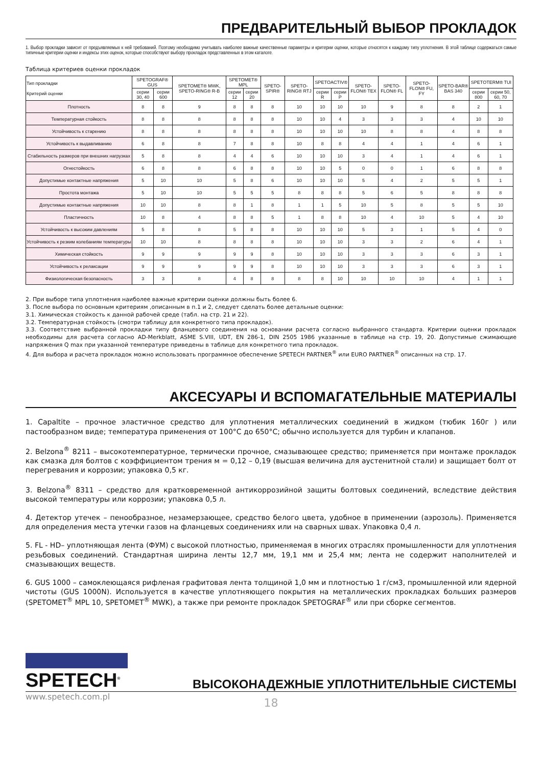ПРЕДВАРИТЕЛЬНЫЙ ВЫБОР ПРОКЛАДОК
1. Выбор прокладки зависит от предъявляемых к ней требований. Поэтому необходимо учитывать наиболее важные качественные параметры и критерии оценки, которые относятся к каждому типу уплотнения. В этой таблице содержаться самые типичные критерии оценки и индексы этих оценок, которые способствуют выбору прокладок представленных в этом каталоге.
Таблица критериев оценки прокладок
| Тип прокладки Критерий оценки | SPETOGRAF® GUS | | SPETOMET® MWK, SPETO-RING® R-B | SPETOMET® MPL | | SPETO-SPIR® | SPETO-RING® RTJ | SPETOACTIV® | | SPETO-FLON® TEX | SPETO-FLON® FL | SPETO-FLON® FU, FY | SPETO-BAR® BAS 340 | SPETOTERM® TUI | |
| --- | --- | --- | --- | --- | --- | --- | --- | --- | --- | --- | --- | --- | --- | --- | --- |
| | серии 30, 40 | серии 600 | | серии 12 | серии 20 | | | серии R | серии P | | | | | серии 800 | серии 50, 60, 70 |
| Плотность | 8 | 8 | 9 | 8 | 8 | 8 | 10 | 10 | 10 | 10 | 9 | 8 | 8 | 2 | 1 |
| Температурная стойкость | 8 | 8 | 8 | 8 | 8 | 8 | 10 | 10 | 4 | 3 | 3 | 3 | 4 | 10 | 10 |
| Устойчивость к старению | 8 | 8 | 8 | 8 | 8 | 8 | 10 | 10 | 10 | 10 | 8 | 8 | 4 | 8 | 8 |
| Устойчивость к выдавливанию | 6 | 8 | 8 | 7 | 8 | 8 | 10 | 8 | 8 | 4 | 4 | 1 | 4 | 6 | 1 |
| Стабильность размеров при внешних нагрузках | 5 | 8 | 8 | 4 | 4 | 6 | 10 | 10 | 10 | 3 | 4 | 1 | 4 | 6 | 1 |
| Огнестойкость | 6 | 8 | 8 | 6 | 8 | 8 | 10 | 10 | 5 | 0 | 0 | 1 | 6 | 8 | 8 |
| Допустимые контактные напряжения | 5 | 10 | 10 | 5 | 8 | 6 | 10 | 10 | 10 | 5 | 4 | 2 | 5 | 5 | 1 |
| Простота монтажа | 5 | 10 | 10 | 5 | 5 | 5 | 8 | 8 | 8 | 5 | 6 | 5 | 8 | 8 | 8 |
| Допустимые контактные напряжения | 10 | 10 | 8 | 8 | 1 | 8 | 1 | 1 | 5 | 10 | 5 | 8 | 5 | 5 | 10 |
| Пластичность | 10 | 8 | 4 | 8 | 8 | 5 | 1 | 8 | 8 | 10 | 4 | 10 | 5 | 4 | 10 |
| Устойчивость к высоким давлениям | 5 | 8 | 8 | 5 | 8 | 8 | 10 | 10 | 10 | 5 | 3 | 1 | 5 | 4 | 0 |
| Устойчивость к резким колебаниям температуры | 10 | 10 | 8 | 8 | 8 | 8 | 10 | 10 | 10 | 3 | 3 | 2 | 6 | 4 | 1 |
| Химическая стойкость | 9 | 9 | 9 | 9 | 9 | 8 | 10 | 10 | 10 | 3 | 3 | 3 | 6 | 3 | 1 |
| Устойчивость к релаксации | 9 | 9 | 9 | 9 | 9 | 8 | 10 | 10 | 10 | 3 | 3 | 3 | 6 | 3 | 1 |
| Физиологическая безопасность | 3 | 3 | 8 | 4 | 8 | 8 | 8 | 8 | 10 | 10 | 10 | 10 | 4 | 1 | 1 |
2. При выборе типа уплотнения наиболее важные критерии оценки должны быть более 6.
3. После выбора по основным критериям ,описанным в п.1 и 2, следует сделать более детальные оценки:
3.1. Химическая стойкость к данной рабочей среде (табл. на стр. 21 и 22).
3.2. Температурная стойкость (смотри таблицу для конкретного типа прокладок).
3.3. Соответствие выбранной прокладки типу фланцевого соединения на основании расчета согласно выбранного стандарта. Критерии оценки прокладок необходимы для расчета согласно AD-Merkblatt, ASME S.VIII, UDT, EN 286-1, DIN 2505 1986 указанные в таблице на стр. 19, 20. Допустимые сжимающие напряжения Q max при указанной температуре приведены в таблице для конкретного типа прокладок.
4. Для выбора и расчета прокладок можно использовать программное обеспечение SPETECH PARTNER<sup>®</sup> или EURO PARTNER<sup>®</sup> описанных на стр. 17.
АКСЕСУАРЫ И ВСПОМАГАТЕЛЬНЫЕ МАТЕРИАЛЫ
1. Capaltite – прочное эластичное средство для уплотнения металлических соединений в жидком (тюбик 160г ) или пастообразном виде; температура применения от 100°C до 650°C; обычно используется для турбин и клапанов.
2. Belzona<sup>®</sup> 8211 – высокотемпературное, термически прочное, смазывающее средство; применяется при монтаже прокладок как смазка для болтов с коэффициентом трения м = 0,12 – 0,19 (высшая величина для аустенитной стали) и защищает болт от перегревания и коррозии; упаковка 0,5 кг.
3. Belzona<sup>®</sup> 8311 – средство для кратковременной антикоррозийной защиты болтовых соединений, вследствие действия высокой температуры или коррозии; упаковка 0,5 л.
4. Детектор утечек – пенообразное, незамерзающее, средство белого цвета, удобное в применении (аэрозоль). Применяется для определения места утечки газов на фланцевых соединениях или на сварных швах. Упаковка 0,4 л.
5. FL - HD– уплотняющая лента (ФУМ) с высокой плотностью, применяемая в многих отраслях промышленности для уплотнения резьбовых соединений. Стандартная ширина ленты 12,7 мм, 19,1 мм и 25,4 мм; лента не содержит наполнителей и смазывающих веществ.
6. GUS 1000 – самоклеющаяся рифленая графитовая лента толщиной 1,0 мм и плотностью 1 г/см3, промышленной или ядерной чистоты (GUS 1000N). Используется в качестве уплотняющего покрытия на металлических прокладках больших размеров (SPETOMET<sup>®</sup> MPL 10, SPETOMET<sup>®</sup> MWK), а также при ремонте прокладок SPETOGRAF<sup>®</sup> или при сборке сегментов.
SPETECH<sup>®</sup>
ВЫСОКОНАДЕЖНЫЕ УПЛОТНИТЕЛЬНЫЕ СИСТЕМЫ
www.spetech.com.pl
18